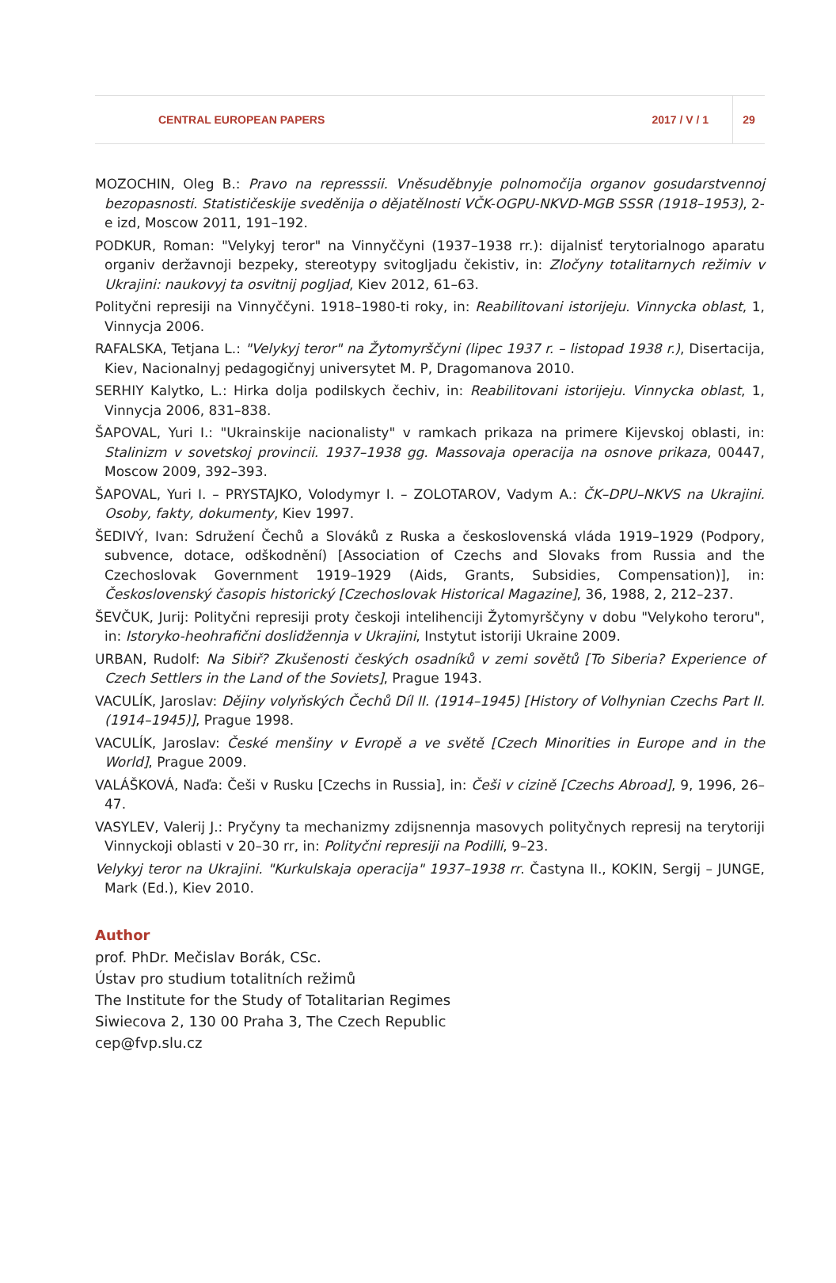CENTRAL EUROPEAN PAPERS 2017 / V / 1 29
MOZOCHIN, Oleg B.: Pravo na represssii. Vněsuděbnyje polnomočija organov gosudarstvennoj bezopasnosti. Statističeskije sveděnija o dějatělnosti VČK-OGPU-NKVD-MGB SSSR (1918–1953), 2-e izd, Moscow 2011, 191–192.
PODKUR, Roman: "Velykyj teror" na Vinnyččyni (1937–1938 rr.): dijalnisť terytorialnogo aparatu organiv deržavnoji bezpeky, stereotypy svitogljadu čekistiv, in: Zločyny totalitarnych režimiv v Ukrajini: naukovyj ta osvitnij pogljad, Kiev 2012, 61–63.
Polityčni represiji na Vinnyččyni. 1918–1980-ti roky, in: Reabilitovani istorijeju. Vinnycka oblast, 1, Vinnycja 2006.
RAFALSKA, Tetjana L.: "Velykyj teror" na Žytomyrščyni (lipec 1937 r. – listopad 1938 r.), Disertacija, Kiev, Nacionalnyj pedagogičnyj universytet M. P, Dragomanova 2010.
SERHIY Kalytko, L.: Hirka dolja podilskych čechiv, in: Reabilitovani istorijeju. Vinnycka oblast, 1, Vinnycja 2006, 831–838.
ŠAPOVAL, Yuri I.: "Ukrainskije nacionalisty" v ramkach prikaza na primere Kijevskoj oblasti, in: Stalinizm v sovetskoj provincii. 1937–1938 gg. Massovaja operacija na osnove prikaza, 00447, Moscow 2009, 392–393.
ŠAPOVAL, Yuri I. – PRYSTAJKO, Volodymyr I. – ZOLOTAROV, Vadym A.: ČK–DPU–NKVS na Ukrajini. Osoby, fakty, dokumenty, Kiev 1997.
ŠEDIVÝ, Ivan: Sdružení Čechů a Slováků z Ruska a československá vláda 1919–1929 (Podpory, subvence, dotace, odškodnění) [Association of Czechs and Slovaks from Russia and the Czechoslovak Government 1919–1929 (Aids, Grants, Subsidies, Compensation)], in: Československý časopis historický [Czechoslovak Historical Magazine], 36, 1988, 2, 212–237.
ŠEVČUK, Jurij: Polityčni represiji proty českoji intelihenciji Žytomyrščyny v dobu "Velykoho teroru", in: Istoryko-heohrafični doslidžennja v Ukrajini, Instytut istoriji Ukraine 2009.
URBAN, Rudolf: Na Sibiř? Zkušenosti českých osadníků v zemi sovětů [To Siberia? Experience of Czech Settlers in the Land of the Soviets], Prague 1943.
VACULÍK, Jaroslav: Dějiny volyňských Čechů Díl II. (1914–1945) [History of Volhynian Czechs Part II. (1914–1945)], Prague 1998.
VACULÍK, Jaroslav: České menšiny v Evropě a ve světě [Czech Minorities in Europe and in the World], Prague 2009.
VALÁŠKOVÁ, Naďa: Češi v Rusku [Czechs in Russia], in: Češi v cizině [Czechs Abroad], 9, 1996, 26–47.
VASYLEV, Valerij J.: Pryčyny ta mechanizmy zdijsnennja masovych polityčnych represij na terytoriji Vinnyckoji oblasti v 20–30 rr, in: Polityčni represiji na Podilli, 9–23.
Velykyj teror na Ukrajini. "Kurkulskaja operacija" 1937–1938 rr. Častyna II., KOKIN, Sergij – JUNGE, Mark (Ed.), Kiev 2010.
Author
prof. PhDr. Mečislav Borák, CSc.
Ústav pro studium totalitních režimů
The Institute for the Study of Totalitarian Regimes
Siwiecova 2, 130 00 Praha 3, The Czech Republic
cep@fvp.slu.cz